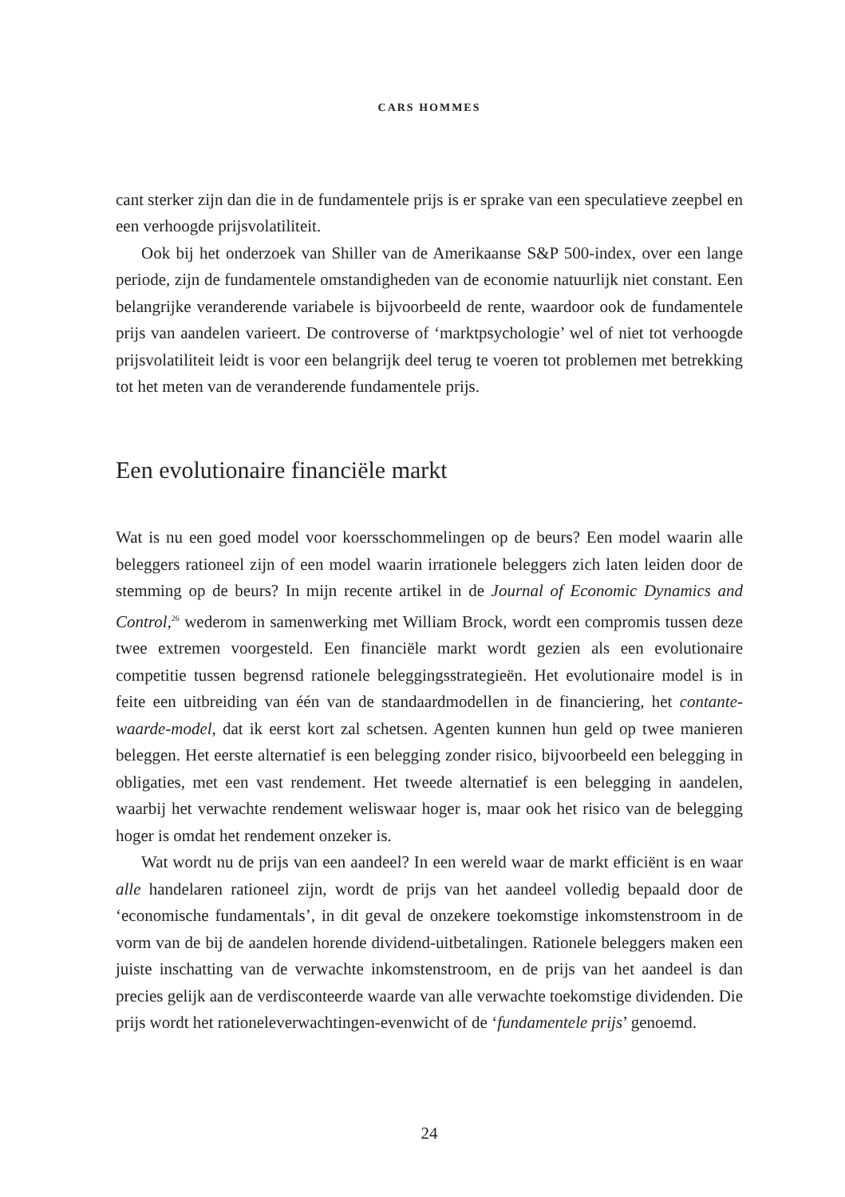CARS HOMMES
cant sterker zijn dan die in de fundamentele prijs is er sprake van een speculatieve zeepbel en een verhoogde prijsvolatiliteit.
Ook bij het onderzoek van Shiller van de Amerikaanse S&P 500-index, over een lange periode, zijn de fundamentele omstandigheden van de economie natuurlijk niet constant. Een belangrijke veranderende variabele is bijvoorbeeld de rente, waardoor ook de fundamentele prijs van aandelen varieert. De controverse of ‘marktpsychologie’ wel of niet tot verhoogde prijsvolatiliteit leidt is voor een belangrijk deel terug te voeren tot problemen met betrekking tot het meten van de veranderende fundamentele prijs.
Een evolutionaire financiële markt
Wat is nu een goed model voor koersschommelingen op de beurs? Een model waarin alle beleggers rationeel zijn of een model waarin irrationele beleggers zich laten leiden door de stemming op de beurs? In mijn recente artikel in de Journal of Economic Dynamics and Control,<sup>26</sup> wederom in samenwerking met William Brock, wordt een compromis tussen deze twee extremen voorgesteld. Een financiële markt wordt gezien als een evolutionaire competitie tussen begrensd rationele beleggingsstrategieën. Het evolutionaire model is in feite een uitbreiding van één van de standaardmodellen in de financiering, het contante-waarde-model, dat ik eerst kort zal schetsen. Agenten kunnen hun geld op twee manieren beleggen. Het eerste alternatief is een belegging zonder risico, bijvoorbeeld een belegging in obligaties, met een vast rendement. Het tweede alternatief is een belegging in aandelen, waarbij het verwachte rendement weliswaar hoger is, maar ook het risico van de belegging hoger is omdat het rendement onzeker is.
Wat wordt nu de prijs van een aandeel? In een wereld waar de markt efficiënt is en waar alle handelaren rationeel zijn, wordt de prijs van het aandeel volledig bepaald door de ‘economische fundamentals’, in dit geval de onzekere toekomstige inkomstenstroom in de vorm van de bij de aandelen horende dividend-uitbetalingen. Rationele beleggers maken een juiste inschatting van de verwachte inkomstenstroom, en de prijs van het aandeel is dan precies gelijk aan de verdisconteerde waarde van alle verwachte toekomstige dividenden. Die prijs wordt het rationeleverwachtingen-evenwicht of de ‘fundamentele prijs’ genoemd.
24